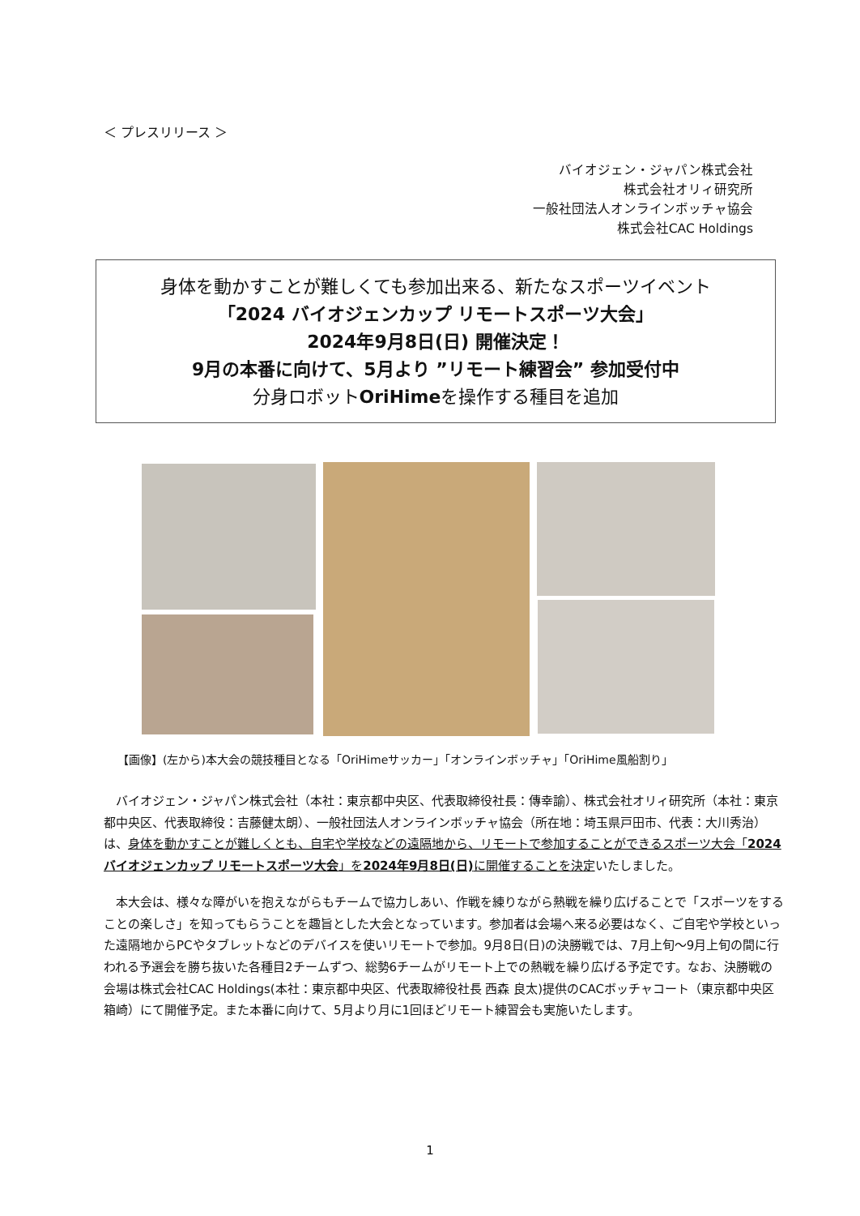＜ プレスリリース ＞
バイオジェン・ジャパン株式会社
株式会社オリィ研究所
一般社団法人オンラインボッチャ協会
株式会社CAC Holdings
身体を動かすことが難しくても参加出来る、新たなスポーツイベント
「2024 バイオジェンカップ リモートスポーツ大会」
2024年9月8日(日) 開催決定！
9月の本番に向けて、5月より ”リモート練習会” 参加受付中
分身ロボットOriHimeを操作する種目を追加
【画像】(左から)本大会の競技種目となる「OriHimeサッカー」「オンラインボッチャ」「OriHime風船割り」
　バイオジェン・ジャパン株式会社（本社：東京都中央区、代表取締役社長：傳幸諭）、株式会社オリィ研究所（本社：東京都中央区、代表取締役：吉藤健太朗）、一般社団法人オンラインボッチャ協会（所在地：埼玉県戸田市、代表：大川秀治）は、身体を動かすことが難しくとも、自宅や学校などの遠隔地から、リモートで参加することができるスポーツ大会「2024 バイオジェンカップ リモートスポーツ大会」を2024年9月8日(日) に開催することを決定いたしました。
　本大会は、様々な障がいを抱えながらもチームで協力しあい、作戦を練りながら熱戦を繰り広げることで「スポーツをすることの楽しさ」を知ってもらうことを趣旨とした大会となっています。参加者は会場へ来る必要はなく、ご自宅や学校といった遠隔地からPCやタブレットなどのデバイスを使いリモートで参加。9月8日(日)の決勝戦では、7月上旬～9月上旬の間に行われる予選会を勝ち抜いた各種目2チームずつ、総勢6チームがリモート上での熱戦を繰り広げる予定です。なお、決勝戦の会場は株式会社CAC Holdings(本社：東京都中央区、代表取締役社長 西森 良太)提供のCACボッチャコート（東京都中央区箱崎）にて開催予定。また本番に向けて、5月より月に1回ほどリモート練習会も実施いたします。
1